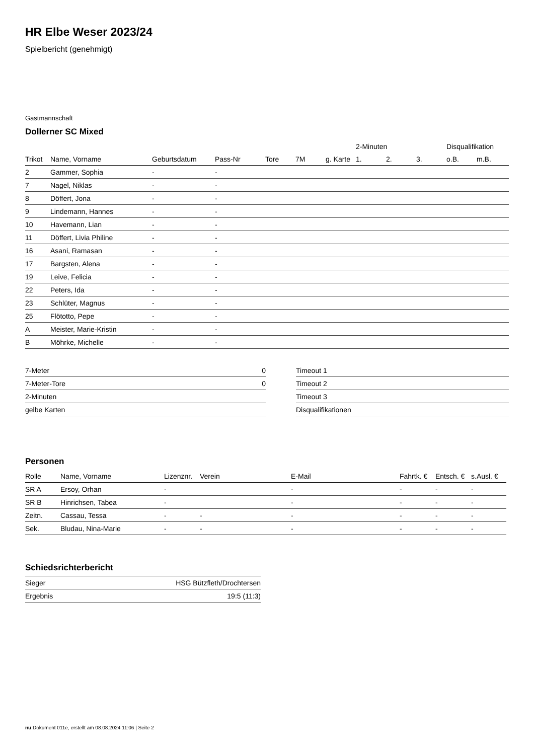HR Elbe Weser 2023/24
Spielbericht (genehmigt)
Gastmannschaft
Dollerner SC Mixed
| | | | | | | | 2-Minuten | | | Disqualifikation | |
| --- | --- | --- | --- | --- | --- | --- | --- | --- | --- | --- | --- |
| Trikot | Name, Vorname | Geburtsdatum | Pass-Nr | Tore | 7M | g. Karte | 1. | 2. | 3. | o.B. | m.B. |
| 2 | Gammer, Sophia | - | - | | | | | | | | |
| 7 | Nagel, Niklas | - | - | | | | | | | | |
| 8 | Döffert, Jona | - | - | | | | | | | | |
| 9 | Lindemann, Hannes | - | - | | | | | | | | |
| 10 | Havemann, Lian | - | - | | | | | | | | |
| 11 | Döffert, Livia Philine | - | - | | | | | | | | |
| 16 | Asani, Ramasan | - | - | | | | | | | | |
| 17 | Bargsten, Alena | - | - | | | | | | | | |
| 19 | Leive, Felicia | - | - | | | | | | | | |
| 22 | Peters, Ida | - | - | | | | | | | | |
| 23 | Schlüter, Magnus | - | - | | | | | | | | |
| 25 | Flötotto, Pepe | - | - | | | | | | | | |
| A | Meister, Marie-Kristin | - | - | | | | | | | | |
| B | Möhrke, Michelle | - | - | | | | | | | | |
| 7-Meter | 0 |
| 7-Meter-Tore | 0 |
| 2-Minuten | |
| gelbe Karten | |
| Timeout 1 |
| Timeout 2 |
| Timeout 3 |
| Disqualifikationen |
Personen
| Rolle | Name, Vorname | Lizenznr. | Verein | E-Mail | Fahrtk. € | Entsch. € | s.Ausl. € |
| --- | --- | --- | --- | --- | --- | --- | --- |
| SR A | Ersoy, Orhan | - | | - | - | - | - |
| SR B | Hinrichsen, Tabea | - | | - | - | - | - |
| Zeitn. | Cassau, Tessa | - | - | - | - | - | - |
| Sek. | Bludau, Nina-Marie | - | - | - | - | - | - |
Schiedsrichterbericht
| Sieger | HSG Bützfleth/Drochtersen |
| Ergebnis | 19:5 (11:3) |
nu.Dokument 011e, erstellt am 08.08.2024 11:06 | Seite 2